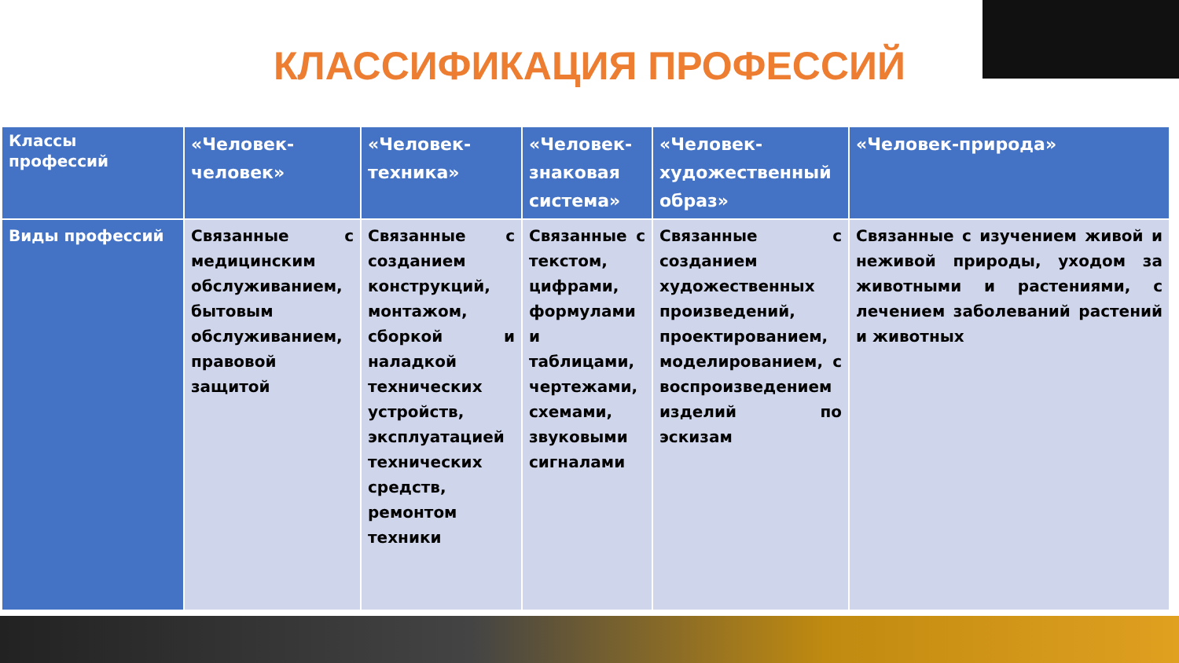КЛАССИФИКАЦИЯ ПРОФЕССИЙ
| Классы профессий | «Человек-человек» | «Человек-техника» | «Человек-знаковая система» | «Человек-художественный образ» | «Человек-природа» |
| --- | --- | --- | --- | --- | --- |
| Виды профессий | Связанные с медицинским обслуживанием, бытовым обслуживанием, правовой защитой | Связанные с созданием конструкций, монтажом, сборкой и наладкой технических устройств, эксплуатацией технических средств, ремонтом техники | Связанные с текстом, цифрами, формулами и таблицами, чертежами, схемами, звуковыми сигналами | Связанные с созданием художественных произведений, проектированием, моделированием, с воспроизведением изделий по эскизам | Связанные с изучением живой и неживой природы, уходом за животными и растениями, с лечением заболеваний растений и животных |